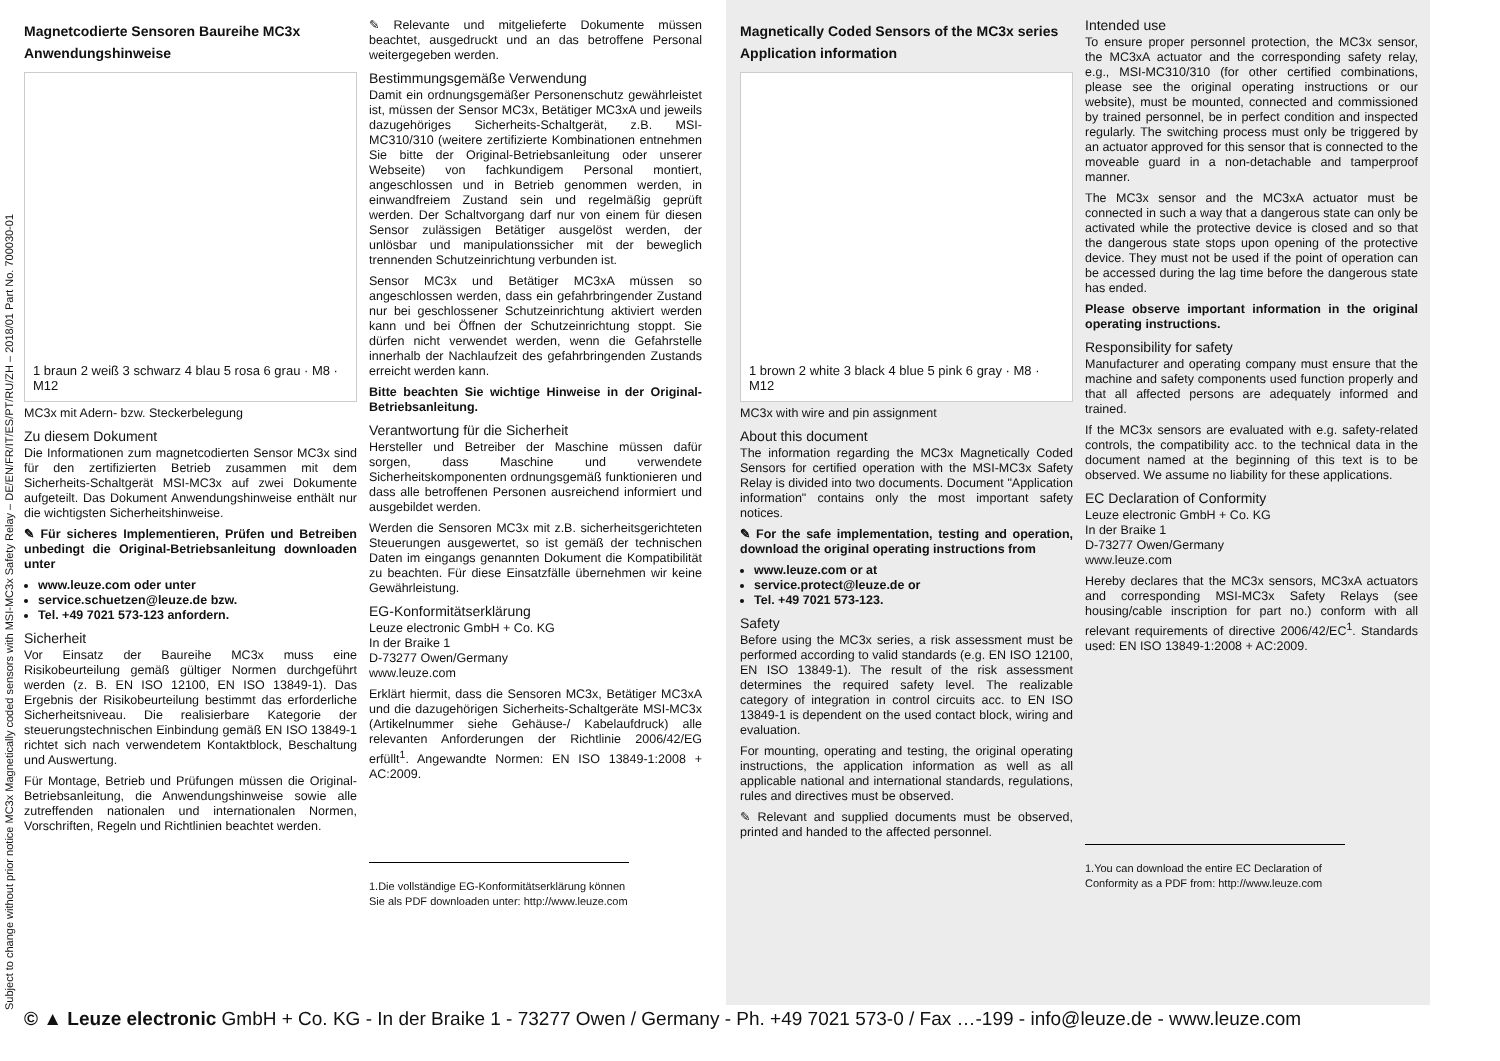Subject to change without prior notice MC3x Magnetically coded sensors with MSI-MC3x Safety Relay – DE/EN/FR/IT/ES/PT/RU/ZH – 2018/01 Part No. 700030-01
Magnetcodierte Sensoren Baureihe MC3x
Anwendungshinweise
1 braun 2 weiß 3 schwarz 4 blau 5 rosa 6 grau · M8 · M12
MC3x mit Adern- bzw. Steckerbelegung
Zu diesem Dokument
Die Informationen zum magnetcodierten Sensor MC3x sind für den zertifizierten Betrieb zusammen mit dem Sicherheits-Schaltgerät MSI-MC3x auf zwei Dokumente aufgeteilt. Das Dokument Anwendungshinweise enthält nur die wichtigsten Sicherheitshinweise.
✎ Für sicheres Implementieren, Prüfen und Betreiben unbedingt die Original-Betriebsanleitung downloaden unter
www.leuze.com oder unter
service.schuetzen@leuze.de bzw.
Tel. +49 7021 573-123 anfordern.
Sicherheit
Vor Einsatz der Baureihe MC3x muss eine Risikobeurteilung gemäß gültiger Normen durchgeführt werden (z. B. EN ISO 12100, EN ISO 13849-1). Das Ergebnis der Risikobeurteilung bestimmt das erforderliche Sicherheitsniveau. Die realisierbare Kategorie der steuerungstechnischen Einbindung gemäß EN ISO 13849-1 richtet sich nach verwendetem Kontaktblock, Beschaltung und Auswertung.
Für Montage, Betrieb und Prüfungen müssen die Original-Betriebsanleitung, die Anwendungshinweise sowie alle zutreffenden nationalen und internationalen Normen, Vorschriften, Regeln und Richtlinien beachtet werden.
✎ Relevante und mitgelieferte Dokumente müssen beachtet, ausgedruckt und an das betroffene Personal weitergegeben werden.
Bestimmungsgemäße Verwendung
Damit ein ordnungsgemäßer Personenschutz gewährleistet ist, müssen der Sensor MC3x, Betätiger MC3xA und jeweils dazugehöriges Sicherheits-Schaltgerät, z.B. MSI-MC310/310 (weitere zertifizierte Kombinationen entnehmen Sie bitte der Original-Betriebsanleitung oder unserer Webseite) von fachkundigem Personal montiert, angeschlossen und in Betrieb genommen werden, in einwandfreiem Zustand sein und regelmäßig geprüft werden. Der Schaltvorgang darf nur von einem für diesen Sensor zulässigen Betätiger ausgelöst werden, der unlösbar und manipulationssicher mit der beweglich trennenden Schutzeinrichtung verbunden ist.
Sensor MC3x und Betätiger MC3xA müssen so angeschlossen werden, dass ein gefahrbringender Zustand nur bei geschlossener Schutzeinrichtung aktiviert werden kann und bei Öffnen der Schutzeinrichtung stoppt. Sie dürfen nicht verwendet werden, wenn die Gefahrstelle innerhalb der Nachlaufzeit des gefahrbringenden Zustands erreicht werden kann.
Bitte beachten Sie wichtige Hinweise in der Original-Betriebsanleitung.
Verantwortung für die Sicherheit
Hersteller und Betreiber der Maschine müssen dafür sorgen, dass Maschine und verwendete Sicherheitskomponenten ordnungsgemäß funktionieren und dass alle betroffenen Personen ausreichend informiert und ausgebildet werden.
Werden die Sensoren MC3x mit z.B. sicherheitsgerichteten Steuerungen ausgewertet, so ist gemäß der technischen Daten im eingangs genannten Dokument die Kompatibilität zu beachten. Für diese Einsatzfälle übernehmen wir keine Gewährleistung.
EG-Konformitätserklärung
Leuze electronic GmbH + Co. KG
In der Braike 1
D-73277 Owen/Germany
www.leuze.com
Erklärt hiermit, dass die Sensoren MC3x, Betätiger MC3xA und die dazugehörigen Sicherheits-Schaltgeräte MSI-MC3x (Artikelnummer siehe Gehäuse-/ Kabelaufdruck) alle relevanten Anforderungen der Richtlinie 2006/42/EG erfüllt<sup>1</sup>. Angewandte Normen: EN ISO 13849-1:2008 + AC:2009.
1.Die vollständige EG-Konformitätserklärung können Sie als PDF downloaden unter: http://www.leuze.com
Magnetically Coded Sensors of the MC3x series
Application information
1 brown 2 white 3 black 4 blue 5 pink 6 gray · M8 · M12
MC3x with wire and pin assignment
About this document
The information regarding the MC3x Magnetically Coded Sensors for certified operation with the MSI-MC3x Safety Relay is divided into two documents. Document "Application information" contains only the most important safety notices.
✎ For the safe implementation, testing and operation, download the original operating instructions from
www.leuze.com or at
service.protect@leuze.de or
Tel. +49 7021 573-123.
Safety
Before using the MC3x series, a risk assessment must be performed according to valid standards (e.g. EN ISO 12100, EN ISO 13849-1). The result of the risk assessment determines the required safety level. The realizable category of integration in control circuits acc. to EN ISO 13849-1 is dependent on the used contact block, wiring and evaluation.
For mounting, operating and testing, the original operating instructions, the application information as well as all applicable national and international standards, regulations, rules and directives must be observed.
✎ Relevant and supplied documents must be observed, printed and handed to the affected personnel.
Intended use
To ensure proper personnel protection, the MC3x sensor, the MC3xA actuator and the corresponding safety relay, e.g., MSI-MC310/310 (for other certified combinations, please see the original operating instructions or our website), must be mounted, connected and commissioned by trained personnel, be in perfect condition and inspected regularly. The switching process must only be triggered by an actuator approved for this sensor that is connected to the moveable guard in a non-detachable and tamperproof manner.
The MC3x sensor and the MC3xA actuator must be connected in such a way that a dangerous state can only be activated while the protective device is closed and so that the dangerous state stops upon opening of the protective device. They must not be used if the point of operation can be accessed during the lag time before the dangerous state has ended.
Please observe important information in the original operating instructions.
Responsibility for safety
Manufacturer and operating company must ensure that the machine and safety components used function properly and that all affected persons are adequately informed and trained.
If the MC3x sensors are evaluated with e.g. safety-related controls, the compatibility acc. to the technical data in the document named at the beginning of this text is to be observed. We assume no liability for these applications.
EC Declaration of Conformity
Leuze electronic GmbH + Co. KG
In der Braike 1
D-73277 Owen/Germany
www.leuze.com
Hereby declares that the MC3x sensors, MC3xA actuators and corresponding MSI-MC3x Safety Relays (see housing/cable inscription for part no.) conform with all relevant requirements of directive 2006/42/EC<sup>1</sup>. Standards used: EN ISO 13849-1:2008 + AC:2009.
1.You can download the entire EC Declaration of Conformity as a PDF from: http://www.leuze.com
© ▲ Leuze electronic GmbH + Co. KG - In der Braike 1 - 73277 Owen / Germany - Ph. +49 7021 573-0 / Fax …-199 - info@leuze.de - www.leuze.com